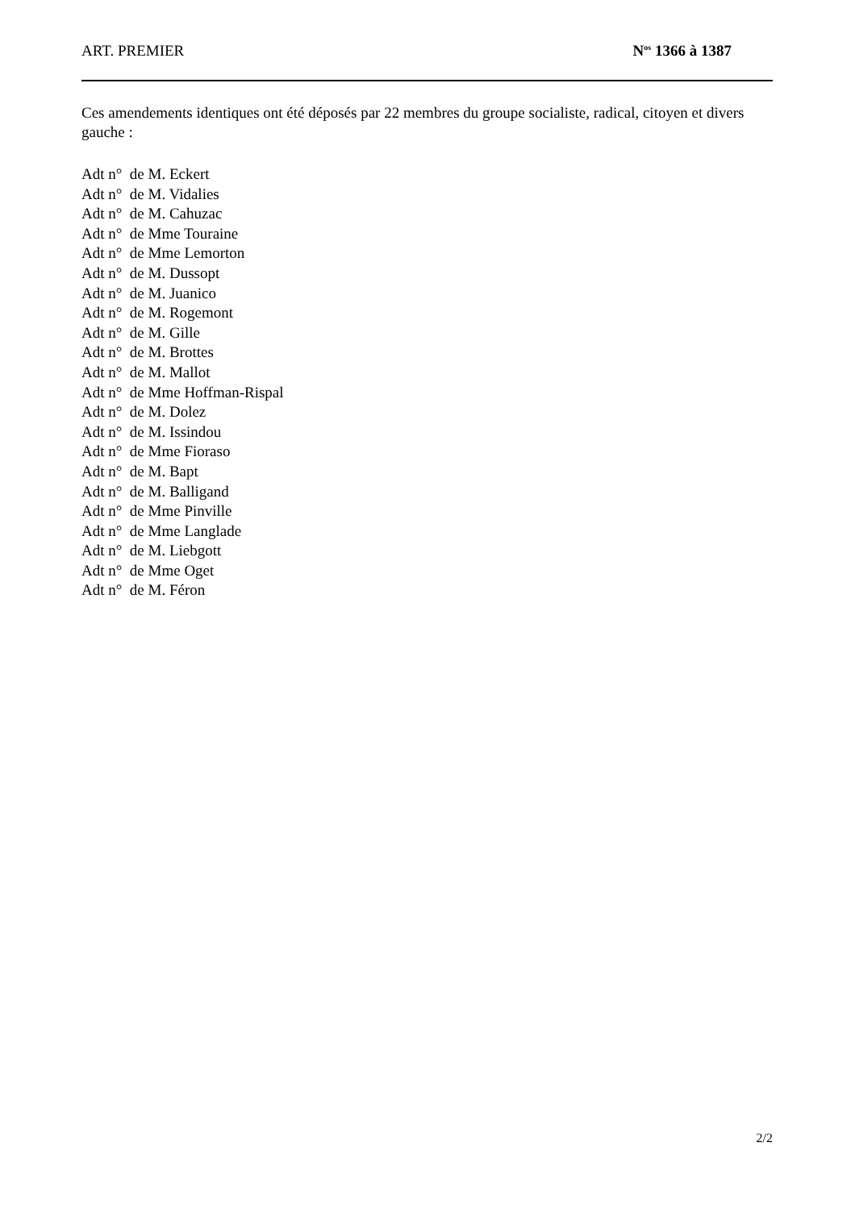ART. PREMIER N<sup>os</sup> 1366 à 1387
Ces amendements identiques ont été déposés par 22 membres du groupe socialiste, radical, citoyen et divers gauche :
Adt n° de M. Eckert
Adt n° de M. Vidalies
Adt n° de M. Cahuzac
Adt n° de Mme Touraine
Adt n° de Mme Lemorton
Adt n° de M. Dussopt
Adt n° de M. Juanico
Adt n° de M. Rogemont
Adt n° de M. Gille
Adt n° de M. Brottes
Adt n° de M. Mallot
Adt n° de Mme Hoffman-Rispal
Adt n° de M. Dolez
Adt n° de M. Issindou
Adt n° de Mme Fioraso
Adt n° de M. Bapt
Adt n° de M. Balligand
Adt n° de Mme Pinville
Adt n° de Mme Langlade
Adt n° de M. Liebgott
Adt n° de Mme Oget
Adt n° de M. Féron
2/2